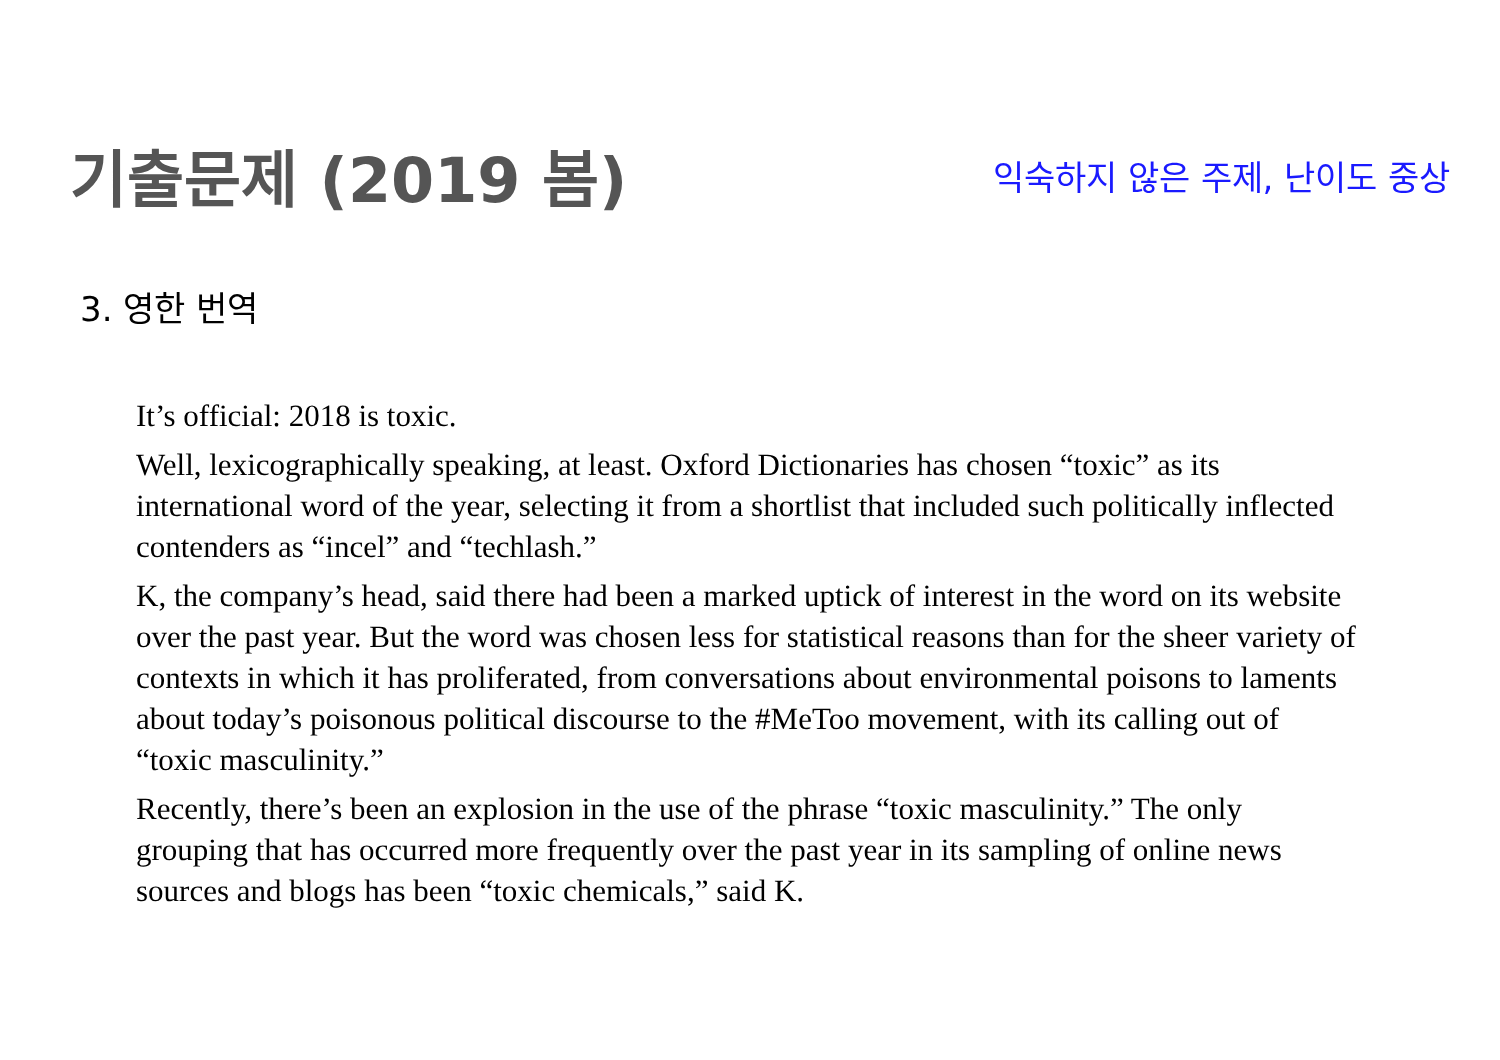기출문제 (2019 봄)
익숙하지 않은 주제, 난이도 중상
3. 영한 번역
It’s official: 2018 is toxic.
Well, lexicographically speaking, at least. Oxford Dictionaries has chosen “toxic” as its international word of the year, selecting it from a shortlist that included such politically inflected contenders as “incel” and “techlash.”
K, the company’s head, said there had been a marked uptick of interest in the word on its website over the past year. But the word was chosen less for statistical reasons than for the sheer variety of contexts in which it has proliferated, from conversations about environmental poisons to laments about today’s poisonous political discourse to the #MeToo movement, with its calling out of “toxic masculinity.”
Recently, there’s been an explosion in the use of the phrase “toxic masculinity.” The only grouping that has occurred more frequently over the past year in its sampling of online news sources and blogs has been “toxic chemicals,” said K.